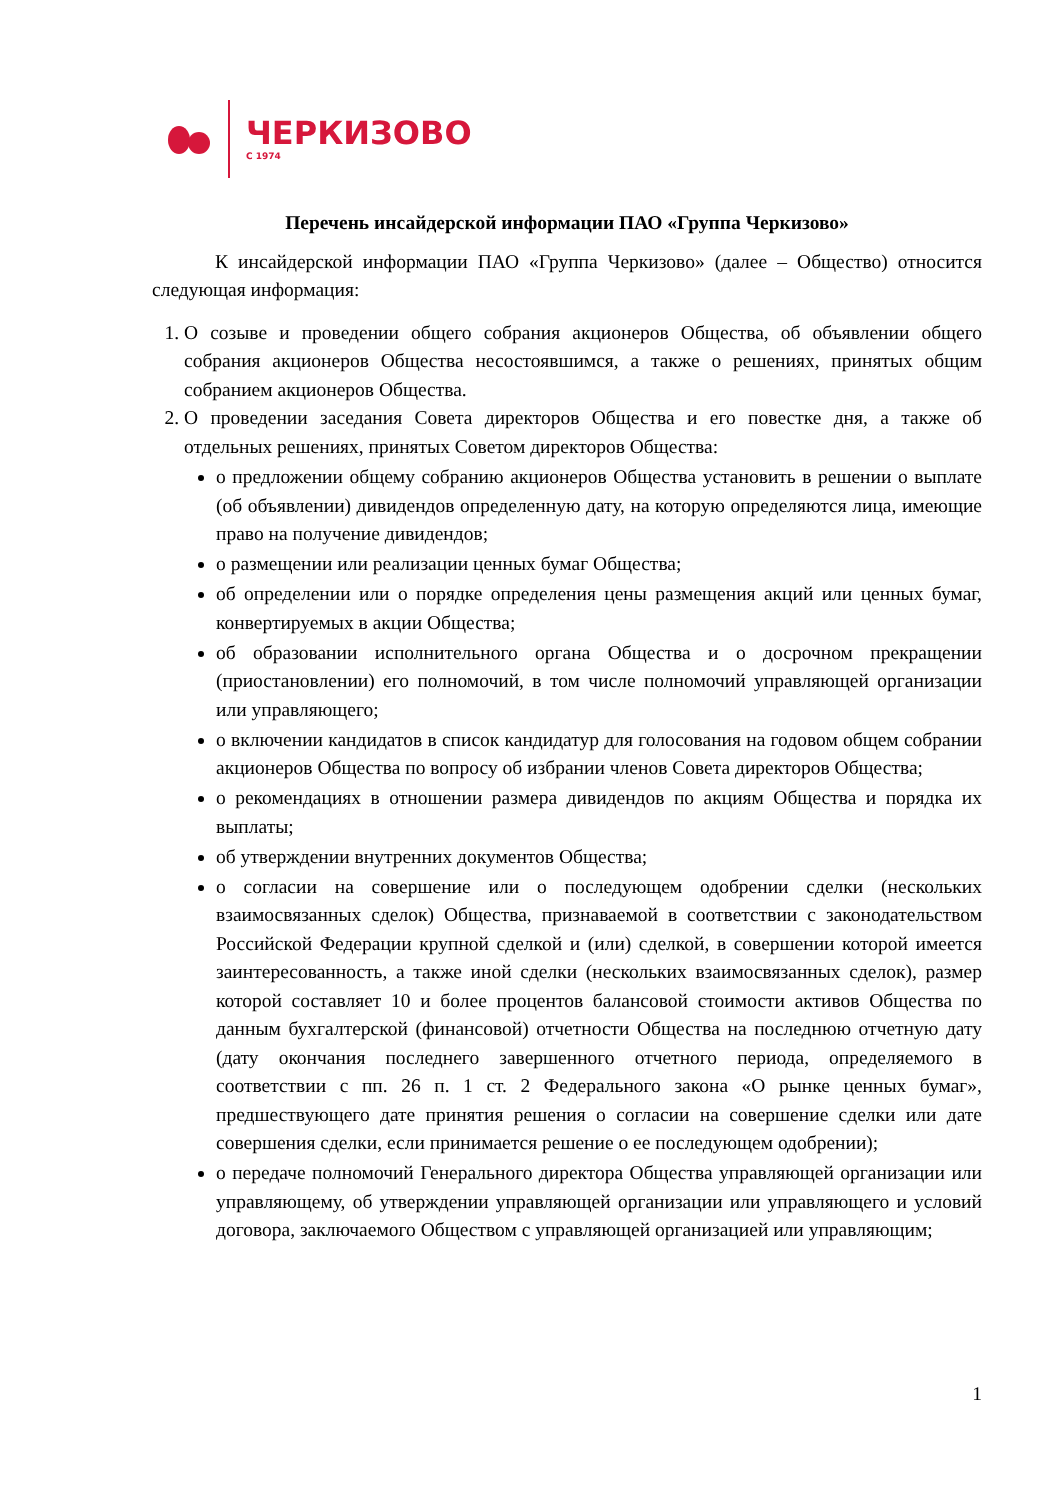ЧЕРКИЗОВО
С 1974
Перечень инсайдерской информации ПАО «Группа Черкизово»
К инсайдерской информации ПАО «Группа Черкизово» (далее – Общество) относится следующая информация:
1. О созыве и проведении общего собрания акционеров Общества, об объявлении общего собрания акционеров Общества несостоявшимся, а также о решениях, принятых общим собранием акционеров Общества.
2. О проведении заседания Совета директоров Общества и его повестке дня, а также об отдельных решениях, принятых Советом директоров Общества:
о предложении общему собранию акционеров Общества установить в решении о выплате (об объявлении) дивидендов определенную дату, на которую определяются лица, имеющие право на получение дивидендов;
о размещении или реализации ценных бумаг Общества;
об определении или о порядке определения цены размещения акций или ценных бумаг, конвертируемых в акции Общества;
об образовании исполнительного органа Общества и о досрочном прекращении (приостановлении) его полномочий, в том числе полномочий управляющей организации или управляющего;
о включении кандидатов в список кандидатур для голосования на годовом общем собрании акционеров Общества по вопросу об избрании членов Совета директоров Общества;
о рекомендациях в отношении размера дивидендов по акциям Общества и порядка их выплаты;
об утверждении внутренних документов Общества;
о согласии на совершение или о последующем одобрении сделки (нескольких взаимосвязанных сделок) Общества, признаваемой в соответствии с законодательством Российской Федерации крупной сделкой и (или) сделкой, в совершении которой имеется заинтересованность, а также иной сделки (нескольких взаимосвязанных сделок), размер которой составляет 10 и более процентов балансовой стоимости активов Общества по данным бухгалтерской (финансовой) отчетности Общества на последнюю отчетную дату (дату окончания последнего завершенного отчетного периода, определяемого в соответствии с пп. 26 п. 1 ст. 2 Федерального закона «О рынке ценных бумаг», предшествующего дате принятия решения о согласии на совершение сделки или дате совершения сделки, если принимается решение о ее последующем одобрении);
о передаче полномочий Генерального директора Общества управляющей организации или управляющему, об утверждении управляющей организации или управляющего и условий договора, заключаемого Обществом с управляющей организацией или управляющим;
1